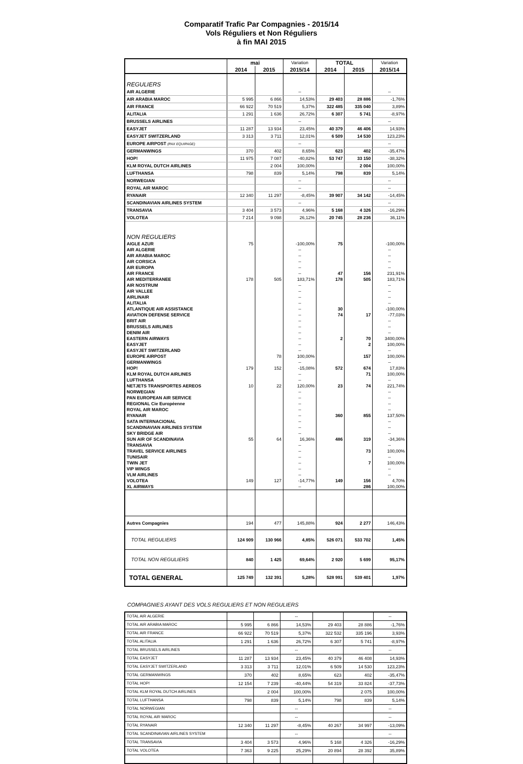Comparatif Trafic Par Compagnies - 2015/14
Vols Réguliers et Non Réguliers
à fin MAI 2015
| | mai | | Variation | TOTAL | | Variation |
| --- | --- | --- | --- | --- | --- | --- |
| | 2014 | 2015 | 2015/14 | 2014 | 2015 | 2015/14 |
| REGULIERS | | | | | | |
| AIR ALGERIE | | | -- | | | -- |
| AIR ARABIA MAROC | 5 995 | 6 866 | 14,53% | 29 403 | 28 886 | -1,76% |
| AIR FRANCE | 66 922 | 70 519 | 5,37% | 322 485 | 335 040 | 3,89% |
| ALITALIA | 1 291 | 1 636 | 26,72% | 6 307 | 5 741 | -8,97% |
| BRUSSELS AIRLINES | | | -- | | | -- |
| EASYJET | 11 287 | 13 934 | 23,45% | 40 379 | 46 406 | 14,93% |
| EASYJET SWITZERLAND | 3 313 | 3 711 | 12,01% | 6 509 | 14 530 | 123,23% |
| EUROPE AIRPOST (PAX EQUIPAGE) | | | -- | | | -- |
| GERMANWINGS | 370 | 402 | 8,65% | 623 | 402 | -35,47% |
| HOP! | 11 975 | 7 087 | -40,82% | 53 747 | 33 150 | -38,32% |
| KLM ROYAL DUTCH AIRLINES | | 2 004 | 100,00% | | 2 004 | 100,00% |
| LUFTHANSA | 798 | 839 | 5,14% | 798 | 839 | 5,14% |
| NORWEGIAN | | | -- | | | -- |
| ROYAL AIR MAROC | | | -- | | | -- |
| RYANAIR | 12 340 | 11 297 | -8,45% | 39 907 | 34 142 | -14,45% |
| SCANDINAVIAN AIRLINES SYSTEM | | | -- | | | -- |
| TRANSAVIA | 3 404 | 3 573 | 4,96% | 5 168 | 4 326 | -16,29% |
| VOLOTEA | 7 214 | 9 098 | 26,12% | 20 745 | 28 236 | 36,11% |
| NON REGULIERS | | | | | | |
| AIGLE AZUR | 75 | | -100,00% | 75 | | -100,00% |
| AIR ALGERIE | | | -- | | | -- |
| AIR ARABIA MAROC | | | -- | | | -- |
| AIR CORSICA | | | -- | | | -- |
| AIR EUROPA | | | -- | | | -- |
| AIR FRANCE | | | -- | 47 | 156 | 231,91% |
| AIR MEDITERRANEE | 178 | 505 | 183,71% | 178 | 505 | 183,71% |
| AIR NOSTRUM | | | -- | | | -- |
| AIR VALLEE | | | -- | | | -- |
| AIRLINAIR | | | -- | | | -- |
| ALITALIA | | | -- | | | -- |
| ATLANTIQUE AIR ASSISTANCE | | | -- | 30 | | -100,00% |
| AVIATION DEFENSE SERVICE | | | -- | 74 | 17 | -77,03% |
| BRIT AIR | | | -- | | | -- |
| BRUSSELS AIRLINES | | | -- | | | -- |
| DENIM AIR | | | -- | | | -- |
| EASTERN AIRWAYS | | | -- | 2 | 70 | 3400,00% |
| EASYJET | | | -- | | 2 | 100,00% |
| EASYJET SWITZERLAND | | | -- | | | -- |
| EUROPE AIRPOST | | 78 | 100,00% | | 157 | 100,00% |
| GERMANWINGS | | | -- | | | -- |
| HOP! | 179 | 152 | -15,08% | 572 | 674 | 17,83% |
| KLM ROYAL DUTCH AIRLINES | | | -- | | 71 | 100,00% |
| LUFTHANSA | | | -- | | | -- |
| NETJETS TRANSPORTES AEREOS | 10 | 22 | 120,00% | 23 | 74 | 221,74% |
| NORWEGIAN | | | -- | | | -- |
| PAN EUROPEAN AIR SERVICE | | | -- | | | -- |
| REGIONAL Cie Européenne | | | -- | | | -- |
| ROYAL AIR MAROC | | | -- | | | -- |
| RYANAIR | | | -- | 360 | 855 | 137,50% |
| SATA INTERNACIONAL | | | -- | | | -- |
| SCANDINAVIAN AIRLINES SYSTEM | | | -- | | | -- |
| SKY BRIDGE AIR | | | -- | | | -- |
| SUN AIR OF SCANDINAVIA | 55 | 64 | 16,36% | 486 | 319 | -34,36% |
| TRANSAVIA | | | -- | | | -- |
| TRAVEL SERVICE AIRLINES | | | -- | | 73 | 100,00% |
| TUNISAIR | | | -- | | | -- |
| TWIN JET | | | -- | | 7 | 100,00% |
| VIP WINGS | | | -- | | | -- |
| VLM AIRLINES | | | -- | | | -- |
| VOLOTEA | 149 | 127 | -14,77% | 149 | 156 | 4,70% |
| XL AIRWAYS | | | -- | | 286 | 100,00% |
| Autres Compagnies | 194 | 477 | 145,88% | 924 | 2 277 | 146,43% |
| TOTAL REGULIERS | 124 909 | 130 966 | 4,85% | 526 071 | 533 702 | 1,45% |
| TOTAL NON REGULIERS | 840 | 1 425 | 69,64% | 2 920 | 5 699 | 95,17% |
| TOTAL GENERAL | 125 749 | 132 391 | 5,28% | 528 991 | 539 401 | 1,97% |
COMPAGNIES AYANT DES VOLS REGULIERS ET NON REGULIERS
| TOTAL AIR ALGERIE | | | -- | | | -- |
| TOTAL AIR ARABIA MAROC | 5 995 | 6 866 | 14,53% | 29 403 | 28 886 | -1,76% |
| TOTAL AIR FRANCE | 66 922 | 70 519 | 5,37% | 322 532 | 335 196 | 3,93% |
| TOTAL ALITALIA | 1 291 | 1 636 | 26,72% | 6 307 | 5 741 | -8,97% |
| TOTAL BRUSSELS AIRLINES | | | -- | | | -- |
| TOTAL EASYJET | 11 287 | 13 934 | 23,45% | 40 379 | 46 408 | 14,93% |
| TOTAL EASYJET SWITZERLAND | 3 313 | 3 711 | 12,01% | 6 509 | 14 530 | 123,23% |
| TOTAL GERMANWINGS | 370 | 402 | 8,65% | 623 | 402 | -35,47% |
| TOTAL HOP! | 12 154 | 7 239 | -40,44% | 54 319 | 33 824 | -37,73% |
| TOTAL KLM ROYAL DUTCH AIRLINES | | 2 004 | 100,00% | | 2 075 | 100,00% |
| TOTAL LUFTHANSA | 798 | 839 | 5,14% | 798 | 839 | 5,14% |
| TOTAL NORWEGIAN | | | -- | | | -- |
| TOTAL ROYAL AIR MAROC | | | -- | | | -- |
| TOTAL RYANAIR | 12 340 | 11 297 | -8,45% | 40 267 | 34 997 | -13,09% |
| TOTAL SCANDINAVIAN AIRLINES SYSTEM | | | -- | | | -- |
| TOTAL TRANSAVIA | 3 404 | 3 573 | 4,96% | 5 168 | 4 326 | -16,29% |
| TOTAL VOLOTEA | 7 363 | 9 225 | 25,29% | 20 894 | 28 392 | 35,89% |